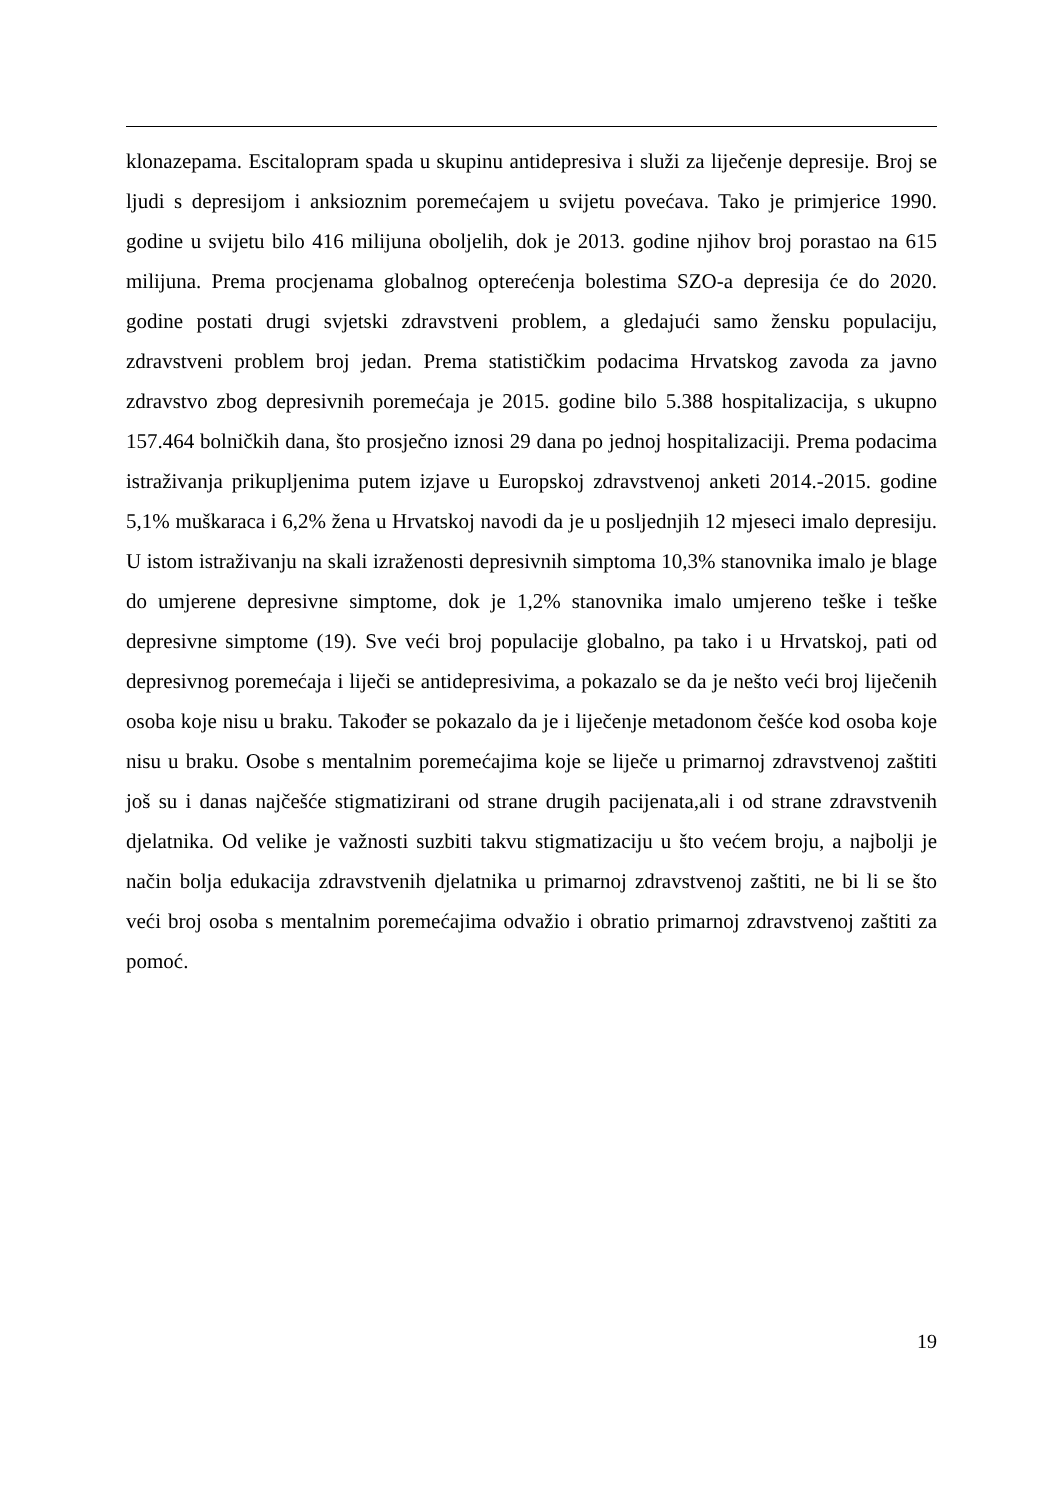klonazepama. Escitalopram spada u skupinu antidepresiva i služi za liječenje depresije. Broj se ljudi s depresijom i anksioznim poremećajem u svijetu povećava. Tako je primjerice 1990. godine u svijetu bilo 416 milijuna oboljelih, dok je 2013. godine njihov broj porastao na 615 milijuna. Prema procjenama globalnog opterećenja bolestima SZO-a depresija će do 2020. godine postati drugi svjetski zdravstveni problem, a gledajući samo žensku populaciju, zdravstveni problem broj jedan. Prema statističkim podacima Hrvatskog zavoda za javno zdravstvo zbog depresivnih poremećaja je 2015. godine bilo 5.388 hospitalizacija, s ukupno 157.464 bolničkih dana, što prosječno iznosi 29 dana po jednoj hospitalizaciji. Prema podacima istraživanja prikupljenima putem izjave u Europskoj zdravstvenoj anketi 2014.-2015. godine 5,1% muškaraca i 6,2% žena u Hrvatskoj navodi da je u posljednjih 12 mjeseci imalo depresiju. U istom istraživanju na skali izraženosti depresivnih simptoma 10,3% stanovnika imalo je blage do umjerene depresivne simptome, dok je 1,2% stanovnika imalo umjereno teške i teške depresivne simptome (19). Sve veći broj populacije globalno, pa tako i u Hrvatskoj, pati od depresivnog poremećaja i liječi se antidepresivima, a pokazalo se da je nešto veći broj liječenih osoba koje nisu u braku. Također se pokazalo da je i liječenje metadonom češće kod osoba koje nisu u braku. Osobe s mentalnim poremećajima koje se liječe u primarnoj zdravstvenoj zaštiti još su i danas najčešće stigmatizirani od strane drugih pacijenata,ali i od strane zdravstvenih djelatnika. Od velike je važnosti suzbiti takvu stigmatizaciju u što većem broju, a najbolji je način bolja edukacija zdravstvenih djelatnika u primarnoj zdravstvenoj zaštiti, ne bi li se što veći broj osoba s mentalnim poremećajima odvažio i obratio primarnoj zdravstvenoj zaštiti za pomoć.
19